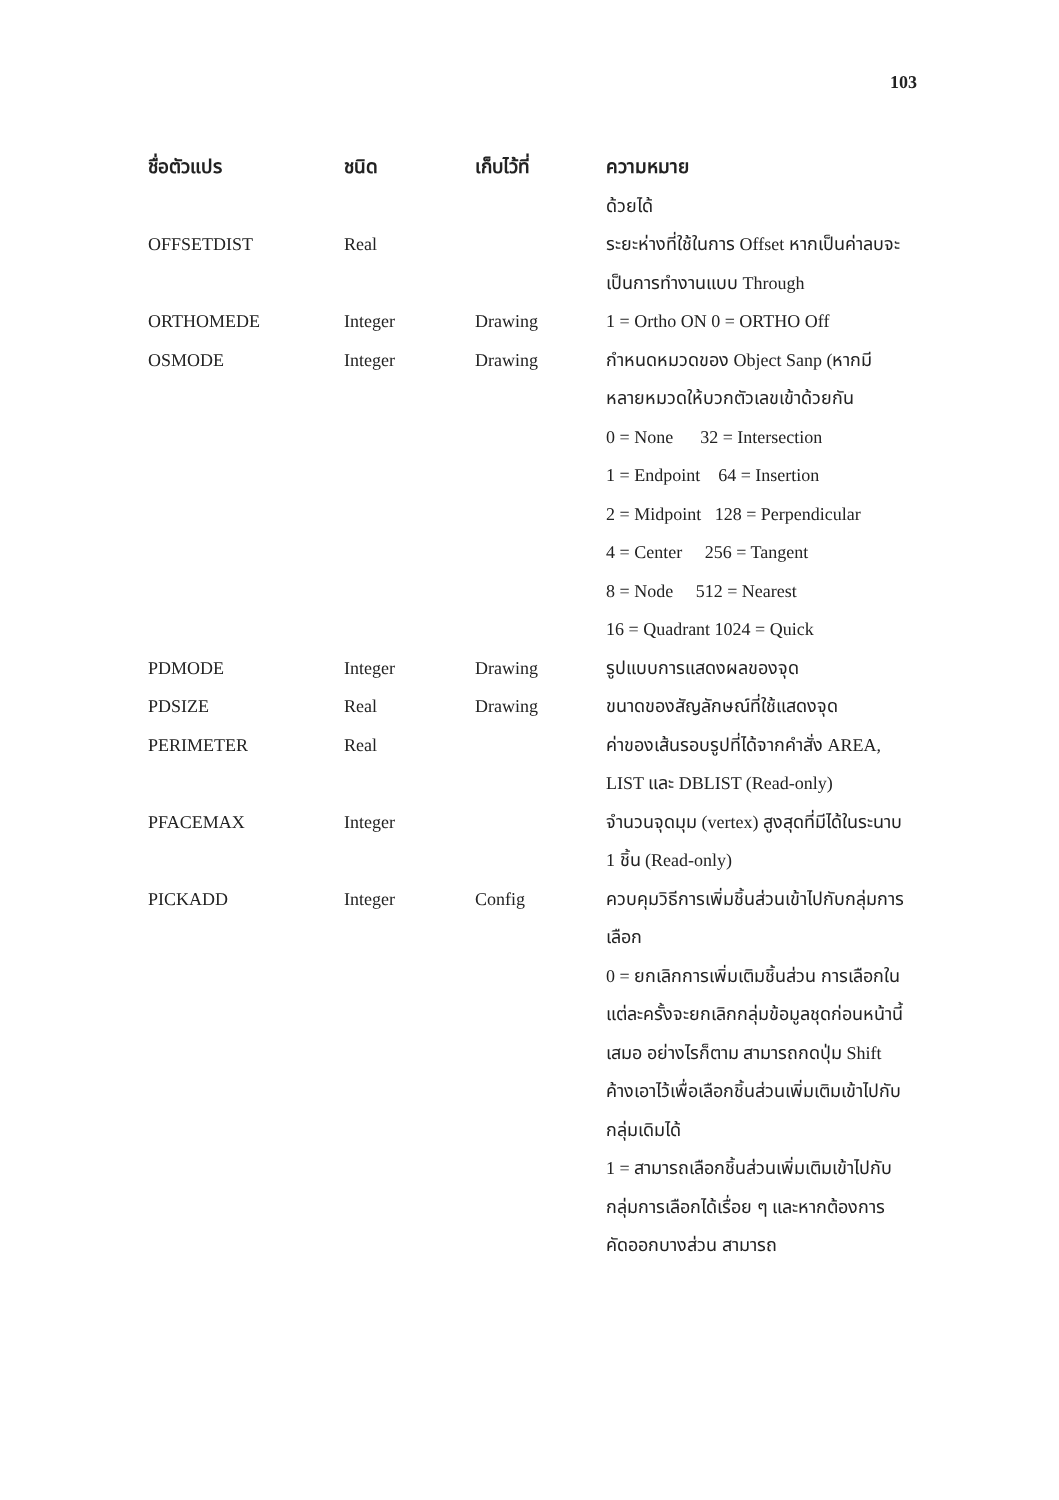103
| ชื่อตัวแปร | ชนิด | เก็บไว้ที่ | ความหมาย |
| --- | --- | --- | --- |
| | | | ด้วยได้ |
| OFFSETDIST | Real | | ระยะห่างที่ใช้ในการ Offset หากเป็นค่าลบจะเป็นการทำงานแบบ Through |
| ORTHOMEDE | Integer | Drawing | 1 = Ortho ON 0 = ORTHO Off |
| OSMODE | Integer | Drawing | กำหนดหมวดของ Object Sanp (หากมีหลายหมวดให้บวกตัวเลขเข้าด้วยกัน 0 = None 32 = Intersection 1 = Endpoint 64 = Insertion 2 = Midpoint 128 = Perpendicular 4 = Center 256 = Tangent 8 = Node 512 = Nearest 16 = Quadrant 1024 = Quick |
| PDMODE | Integer | Drawing | รูปแบบการแสดงผลของจุด |
| PDSIZE | Real | Drawing | ขนาดของสัญลักษณ์ที่ใช้แสดงจุด |
| PERIMETER | Real | | ค่าของเส้นรอบรูปที่ได้จากคำสั่ง AREA, LIST และ DBLIST (Read-only) |
| PFACEMAX | Integer | | จำนวนจุดมุม (vertex) สูงสุดที่มีได้ในระนาบ 1 ชิ้น (Read-only) |
| PICKADD | Integer | Config | ควบคุมวิธีการเพิ่มชิ้นส่วนเข้าไปกับกลุ่มการเลือก 0 = ยกเลิกการเพิ่มเติมชิ้นส่วน การเลือกในแต่ละครั้งจะยกเลิกกลุ่มข้อมูลชุดก่อนหน้านี้เสมอ อย่างไรก็ตาม สามารถกดปุ่ม Shift ค้างเอาไว้เพื่อเลือกชิ้นส่วนเพิ่มเติมเข้าไปกับกลุ่มเดิมได้ 1 = สามารถเลือกชิ้นส่วนเพิ่มเติมเข้าไปกับกลุ่มการเลือกได้เรื่อย ๆ และหากต้องการคัดออกบางส่วน สามารถ |